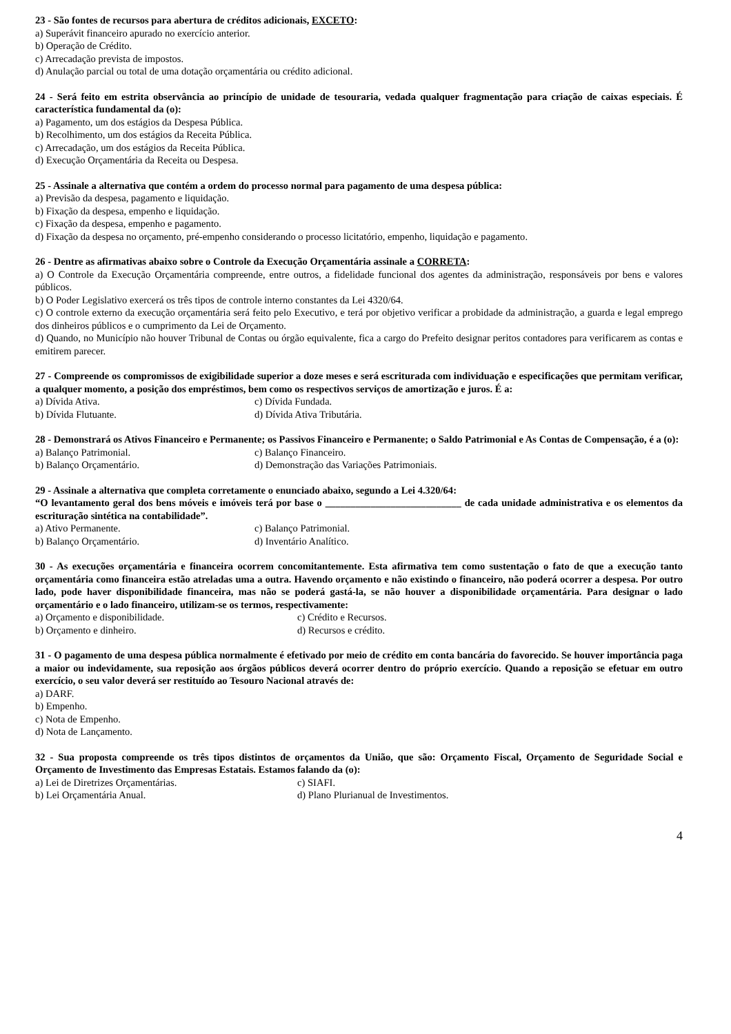23 - São fontes de recursos para abertura de créditos adicionais, EXCETO:
a) Superávit financeiro apurado no exercício anterior.
b) Operação de Crédito.
c) Arrecadação prevista de impostos.
d) Anulação parcial ou total de uma dotação orçamentária ou crédito adicional.
24 - Será feito em estrita observância ao princípio de unidade de tesouraria, vedada qualquer fragmentação para criação de caixas especiais. É característica fundamental da (o):
a) Pagamento, um dos estágios da Despesa Pública.
b) Recolhimento, um dos estágios da Receita Pública.
c) Arrecadação, um dos estágios da Receita Pública.
d) Execução Orçamentária da Receita ou Despesa.
25 - Assinale a alternativa que contém a ordem do processo normal para pagamento de uma despesa pública:
a) Previsão da despesa, pagamento e liquidação.
b) Fixação da despesa, empenho e liquidação.
c) Fixação da despesa, empenho e pagamento.
d) Fixação da despesa no orçamento, pré-empenho considerando o processo licitatório, empenho, liquidação e pagamento.
26 - Dentre as afirmativas abaixo sobre o Controle da Execução Orçamentária assinale a CORRETA:
a) O Controle da Execução Orçamentária compreende, entre outros, a fidelidade funcional dos agentes da administração, responsáveis por bens e valores públicos.
b) O Poder Legislativo exercerá os três tipos de controle interno constantes da Lei 4320/64.
c) O controle externo da execução orçamentária será feito pelo Executivo, e terá por objetivo verificar a probidade da administração, a guarda e legal emprego dos dinheiros públicos e o cumprimento da Lei de Orçamento.
d) Quando, no Município não houver Tribunal de Contas ou órgão equivalente, fica a cargo do Prefeito designar peritos contadores para verificarem as contas e emitirem parecer.
27 - Compreende os compromissos de exigibilidade superior a doze meses e será escriturada com individuação e especificações que permitam verificar, a qualquer momento, a posição dos empréstimos, bem como os respectivos serviços de amortização e juros. É a:
a) Dívida Ativa. c) Dívida Fundada. b) Dívida Flutuante. d) Dívida Ativa Tributária.
28 - Demonstrará os Ativos Financeiro e Permanente; os Passivos Financeiro e Permanente; o Saldo Patrimonial e As Contas de Compensação, é a (o):
a) Balanço Patrimonial. c) Balanço Financeiro. b) Balanço Orçamentário. d) Demonstração das Variações Patrimoniais.
29 - Assinale a alternativa que completa corretamente o enunciado abaixo, segundo a Lei 4.320/64:
“O levantamento geral dos bens móveis e imóveis terá por base o ___________________________ de cada unidade administrativa e os elementos da escrituração sintética na contabilidade”.
a) Ativo Permanente. c) Balanço Patrimonial. b) Balanço Orçamentário. d) Inventário Analítico.
30 - As execuções orçamentária e financeira ocorrem concomitantemente. Esta afirmativa tem como sustentação o fato de que a execução tanto orçamentária como financeira estão atreladas uma a outra. Havendo orçamento e não existindo o financeiro, não poderá ocorrer a despesa. Por outro lado, pode haver disponibilidade financeira, mas não se poderá gastá-la, se não houver a disponibilidade orçamentária. Para designar o lado orçamentário e o lado financeiro, utilizam-se os termos, respectivamente:
a) Orçamento e disponibilidade. c) Crédito e Recursos. b) Orçamento e dinheiro. d) Recursos e crédito.
31 - O pagamento de uma despesa pública normalmente é efetivado por meio de crédito em conta bancária do favorecido. Se houver importância paga a maior ou indevidamente, sua reposição aos órgãos públicos deverá ocorrer dentro do próprio exercício. Quando a reposição se efetuar em outro exercício, o seu valor deverá ser restituído ao Tesouro Nacional através de:
a) DARF.
b) Empenho.
c) Nota de Empenho.
d) Nota de Lançamento.
32 - Sua proposta compreende os três tipos distintos de orçamentos da União, que são: Orçamento Fiscal, Orçamento de Seguridade Social e Orçamento de Investimento das Empresas Estatais. Estamos falando da (o):
a) Lei de Diretrizes Orçamentárias. c) SIAFI. b) Lei Orçamentária Anual. d) Plano Plurianual de Investimentos.
4